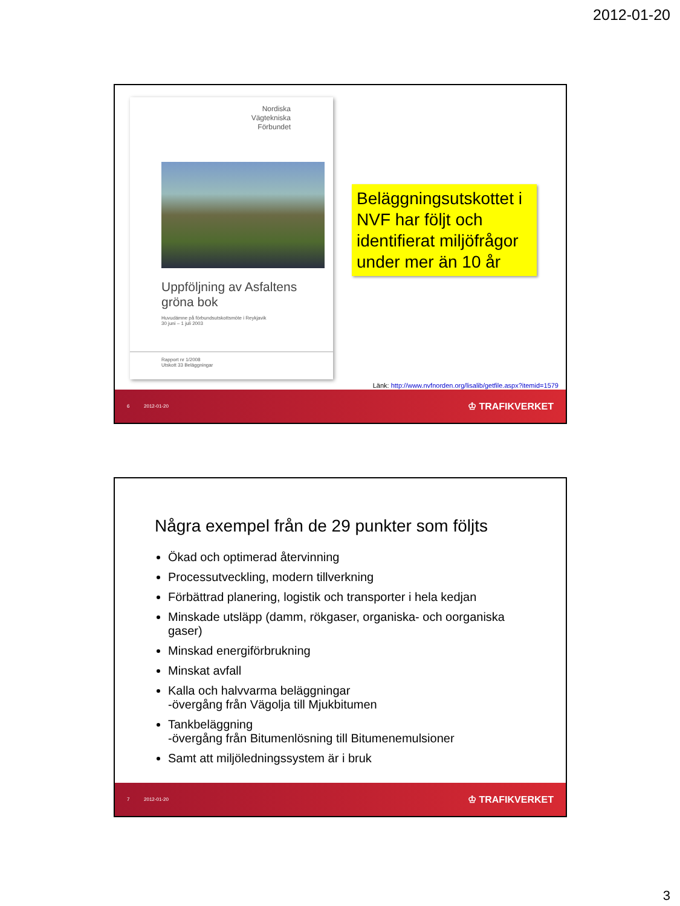2012-01-20
Nordiska
Vägtekniska
Förbundet
Uppföljning av Asfaltens
gröna bok
Huvudämne på förbundsutskottsmöte i Reykjavik
30 juni – 1 juli 2003
Rapport nr 1/2008
Utskott 33 Beläggningar
Beläggningsutskottet i NVF har följt och identifierat miljöfrågor under mer än 10 år
Länk: http://www.nvfnorden.org/lisalib/getfile.aspx?itemid=1579
6 2012-01-20 ♔ TRAFIKVERKET
Några exempel från de 29 punkter som följts
Ökad och optimerad återvinning
Processutveckling, modern tillverkning
Förbättrad planering, logistik och transporter i hela kedjan
Minskade utsläpp (damm, rökgaser, organiska- och oorganiska gaser)
Minskad energiförbrukning
Minskat avfall
Kalla och halvvarma beläggningar
-övergång från Vägolja till Mjukbitumen
Tankbeläggning
-övergång från Bitumenlösning till Bitumenemulsioner
Samt att miljöledningssystem är i bruk
7 2012-01-20 ♔ TRAFIKVERKET
3